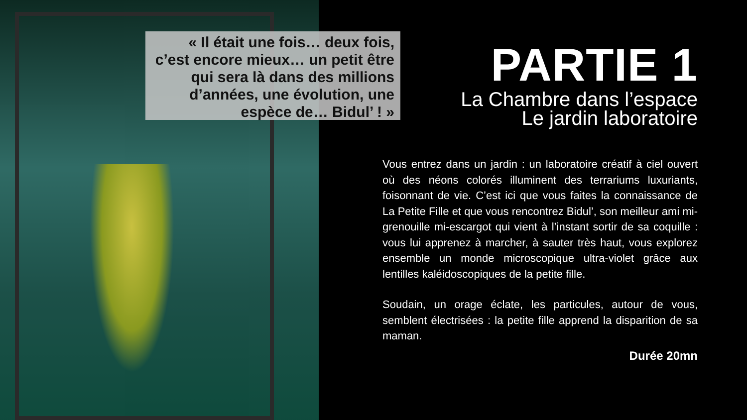« Il était une fois… deux fois, c’est encore mieux… un petit être qui sera là dans des millions d’années, une évolution, une espèce de… Bidul’ ! »
PARTIE 1
La Chambre dans l’espace
Le jardin laboratoire
Vous entrez dans un jardin : un laboratoire créatif à ciel ouvert où des néons colorés illuminent des terrariums luxuriants, foisonnant de vie. C’est ici que vous faites la connaissance de La Petite Fille et que vous rencontrez Bidul’, son meilleur ami mi-grenouille mi-escargot qui vient à l’instant sortir de sa coquille : vous lui apprenez à marcher, à sauter très haut, vous explorez ensemble un monde microscopique ultra-violet grâce aux lentilles kaléidoscopiques de la petite fille.
Soudain, un orage éclate, les particules, autour de vous, semblent électrisées : la petite fille apprend la disparition de sa maman.
Durée 20mn